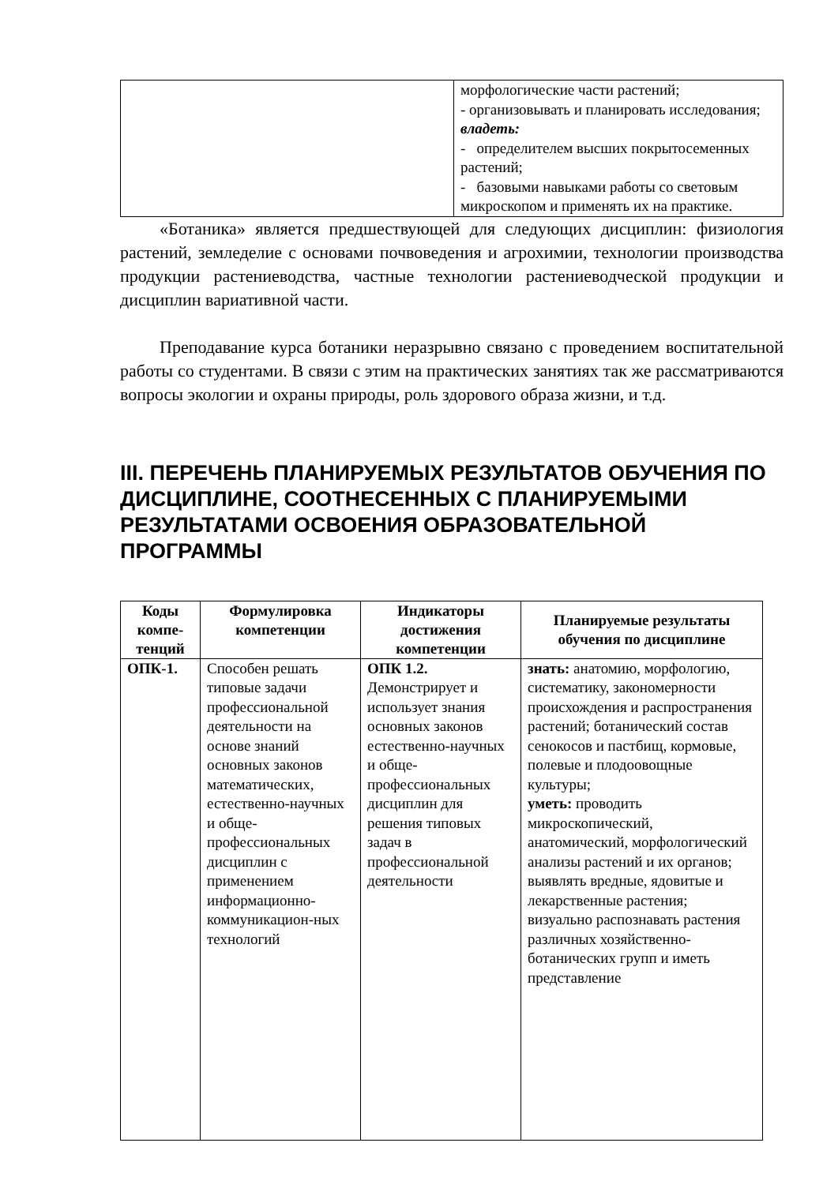| | морфологические части растений; - организовывать и планировать исследования; владеть: - определителем высших покрытосеменных растений; - базовыми навыками работы со световым микроскопом и применять их на практике. |
«Ботаника» является предшествующей для следующих дисциплин: физиология растений, земледелие с основами почвоведения и агрохимии, технологии производства продукции растениеводства, частные технологии растениеводческой продукции и дисциплин вариативной части.
Преподавание курса ботаники неразрывно связано с проведением воспитательной работы со студентами. В связи с этим на практических занятиях так же рассматриваются вопросы экологии и охраны природы, роль здорового образа жизни, и т.д.
III. ПЕРЕЧЕНЬ ПЛАНИРУЕМЫХ РЕЗУЛЬТАТОВ ОБУЧЕНИЯ ПО ДИСЦИПЛИНЕ, СООТНЕСЕННЫХ С ПЛАНИРУЕМЫМИ РЕЗУЛЬТАТАМИ ОСВОЕНИЯ ОБРАЗОВАТЕЛЬНОЙ ПРОГРАММЫ
| Коды компе-тенций | Формулировка компетенции | Индикаторы достижения компетенции | Планируемые результаты обучения по дисциплине |
| --- | --- | --- | --- |
| ОПК-1. | Способен решать типовые задачи профессиональной деятельности на основе знаний основных законов математических, естественно-научных и обще-профессиональных дисциплин с применением информационно-коммуникацион-ных технологий | ОПК 1.2. Демонстрирует и использует знания основных законов естественно-научных и обще-профессиональных дисциплин для решения типовых задач в профессиональной деятельности | знать: анатомию, морфологию, систематику, закономерности происхождения и распространения растений; ботанический состав сенокосов и пастбищ, кормовые, полевые и плодоовощные культуры; уметь: проводить микроскопический, анатомический, морфологический анализы растений и их органов; выявлять вредные, ядовитые и лекарственные растения; визуально распознавать растения различных хозяйственно-ботанических групп и иметь представление |